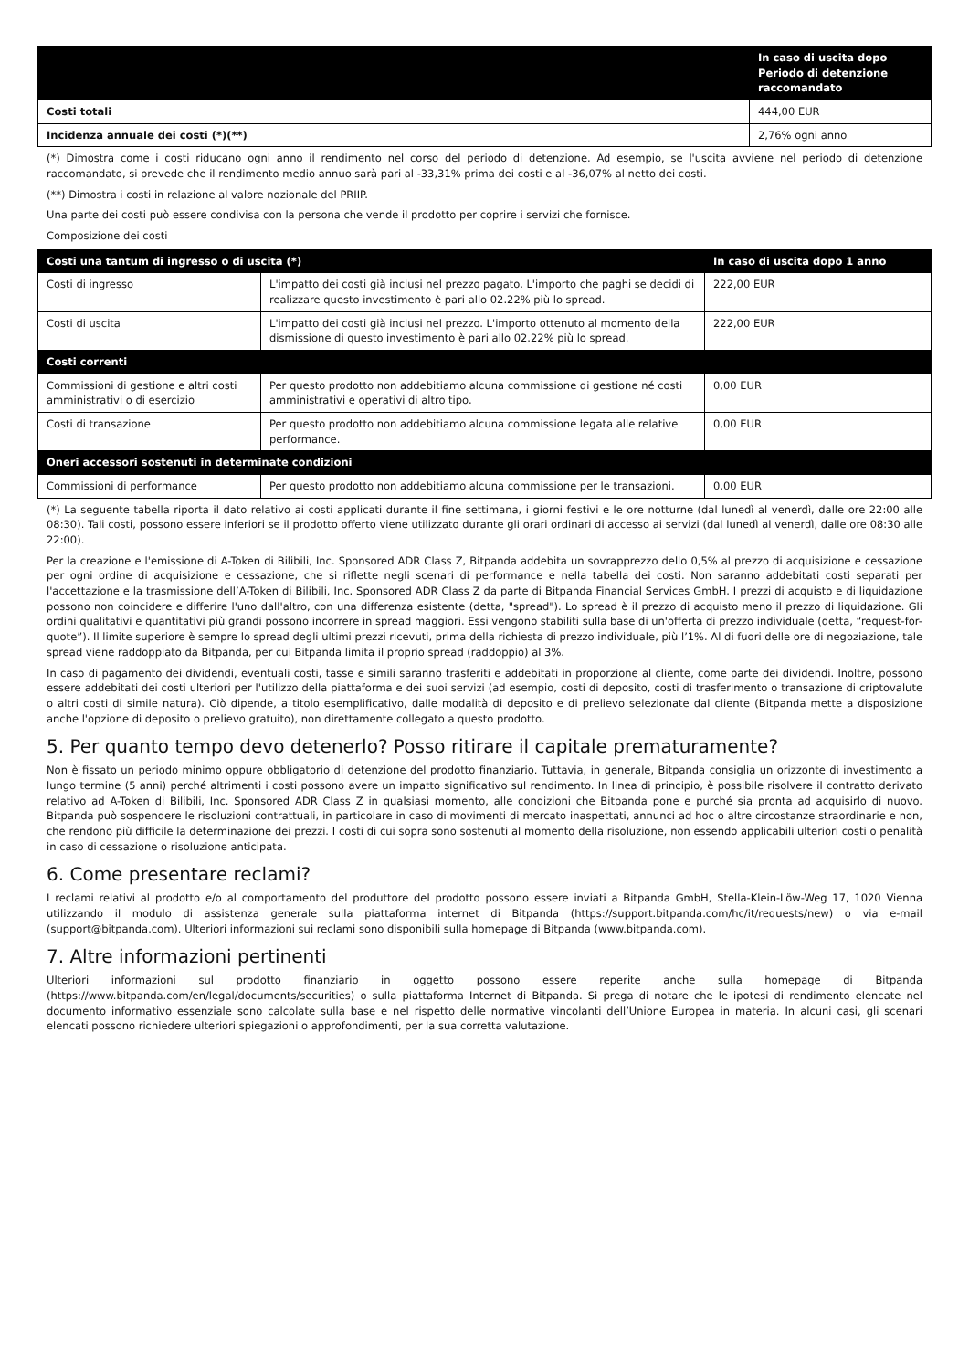| | In caso di uscita dopo Periodo di detenzione raccomandato |
| --- | --- |
| Costi totali | 444,00 EUR |
| Incidenza annuale dei costi (*)(**) | 2,76% ogni anno |
(*) Dimostra come i costi riducano ogni anno il rendimento nel corso del periodo di detenzione. Ad esempio, se l'uscita avviene nel periodo di detenzione raccomandato, si prevede che il rendimento medio annuo sarà pari al -33,31% prima dei costi e al -36,07% al netto dei costi.
(**) Dimostra i costi in relazione al valore nozionale del PRIIP.
Una parte dei costi può essere condivisa con la persona che vende il prodotto per coprire i servizi che fornisce.
Composizione dei costi
| Costi una tantum di ingresso o di uscita (*) | | In caso di uscita dopo 1 anno |
| --- | --- | --- |
| Costi di ingresso | L'impatto dei costi già inclusi nel prezzo pagato. L'importo che paghi se decidi di realizzare questo investimento è pari allo 02.22% più lo spread. | 222,00 EUR |
| Costi di uscita | L'impatto dei costi già inclusi nel prezzo. L'importo ottenuto al momento della dismissione di questo investimento è pari allo 02.22% più lo spread. | 222,00 EUR |
| Costi correnti | | |
| Commissioni di gestione e altri costi amministrativi o di esercizio | Per questo prodotto non addebitiamo alcuna commissione di gestione né costi amministrativi e operativi di altro tipo. | 0,00 EUR |
| Costi di transazione | Per questo prodotto non addebitiamo alcuna commissione legata alle relative performance. | 0,00 EUR |
| Oneri accessori sostenuti in determinate condizioni | | |
| Commissioni di performance | Per questo prodotto non addebitiamo alcuna commissione per le transazioni. | 0,00 EUR |
(*) La seguente tabella riporta il dato relativo ai costi applicati durante il fine settimana, i giorni festivi e le ore notturne (dal lunedì al venerdì, dalle ore 22:00 alle 08:30). Tali costi, possono essere inferiori se il prodotto offerto viene utilizzato durante gli orari ordinari di accesso ai servizi (dal lunedì al venerdì, dalle ore 08:30 alle 22:00).
Per la creazione e l'emissione di A-Token di Bilibili, Inc. Sponsored ADR Class Z, Bitpanda addebita un sovrapprezzo dello 0,5% al prezzo di acquisizione e cessazione per ogni ordine di acquisizione e cessazione, che si riflette negli scenari di performance e nella tabella dei costi. Non saranno addebitati costi separati per l'accettazione e la trasmissione dell’A-Token di Bilibili, Inc. Sponsored ADR Class Z da parte di Bitpanda Financial Services GmbH. I prezzi di acquisto e di liquidazione possono non coincidere e differire l'uno dall'altro, con una differenza esistente (detta, "spread"). Lo spread è il prezzo di acquisto meno il prezzo di liquidazione. Gli ordini qualitativi e quantitativi più grandi possono incorrere in spread maggiori. Essi vengono stabiliti sulla base di un'offerta di prezzo individuale (detta, “request-for-quote”). Il limite superiore è sempre lo spread degli ultimi prezzi ricevuti, prima della richiesta di prezzo individuale, più l’1%. Al di fuori delle ore di negoziazione, tale spread viene raddoppiato da Bitpanda, per cui Bitpanda limita il proprio spread (raddoppio) al 3%.
In caso di pagamento dei dividendi, eventuali costi, tasse e simili saranno trasferiti e addebitati in proporzione al cliente, come parte dei dividendi. Inoltre, possono essere addebitati dei costi ulteriori per l'utilizzo della piattaforma e dei suoi servizi (ad esempio, costi di deposito, costi di trasferimento o transazione di criptovalute o altri costi di simile natura). Ciò dipende, a titolo esemplificativo, dalle modalità di deposito e di prelievo selezionate dal cliente (Bitpanda mette a disposizione anche l'opzione di deposito o prelievo gratuito), non direttamente collegato a questo prodotto.
5. Per quanto tempo devo detenerlo? Posso ritirare il capitale prematuramente?
Non è fissato un periodo minimo oppure obbligatorio di detenzione del prodotto finanziario. Tuttavia, in generale, Bitpanda consiglia un orizzonte di investimento a lungo termine (5 anni) perché altrimenti i costi possono avere un impatto significativo sul rendimento. In linea di principio, è possibile risolvere il contratto derivato relativo ad A-Token di Bilibili, Inc. Sponsored ADR Class Z in qualsiasi momento, alle condizioni che Bitpanda pone e purché sia pronta ad acquisirlo di nuovo. Bitpanda può sospendere le risoluzioni contrattuali, in particolare in caso di movimenti di mercato inaspettati, annunci ad hoc o altre circostanze straordinarie e non, che rendono più difficile la determinazione dei prezzi. I costi di cui sopra sono sostenuti al momento della risoluzione, non essendo applicabili ulteriori costi o penalità in caso di cessazione o risoluzione anticipata.
6. Come presentare reclami?
I reclami relativi al prodotto e/o al comportamento del produttore del prodotto possono essere inviati a Bitpanda GmbH, Stella-Klein-Löw-Weg 17, 1020 Vienna utilizzando il modulo di assistenza generale sulla piattaforma internet di Bitpanda (https://support.bitpanda.com/hc/it/requests/new) o via e-mail (support@bitpanda.com). Ulteriori informazioni sui reclami sono disponibili sulla homepage di Bitpanda (www.bitpanda.com).
7. Altre informazioni pertinenti
Ulteriori informazioni sul prodotto finanziario in oggetto possono essere reperite anche sulla homepage di Bitpanda (https://www.bitpanda.com/en/legal/documents/securities) o sulla piattaforma Internet di Bitpanda. Si prega di notare che le ipotesi di rendimento elencate nel documento informativo essenziale sono calcolate sulla base e nel rispetto delle normative vincolanti dell’Unione Europea in materia. In alcuni casi, gli scenari elencati possono richiedere ulteriori spiegazioni o approfondimenti, per la sua corretta valutazione.